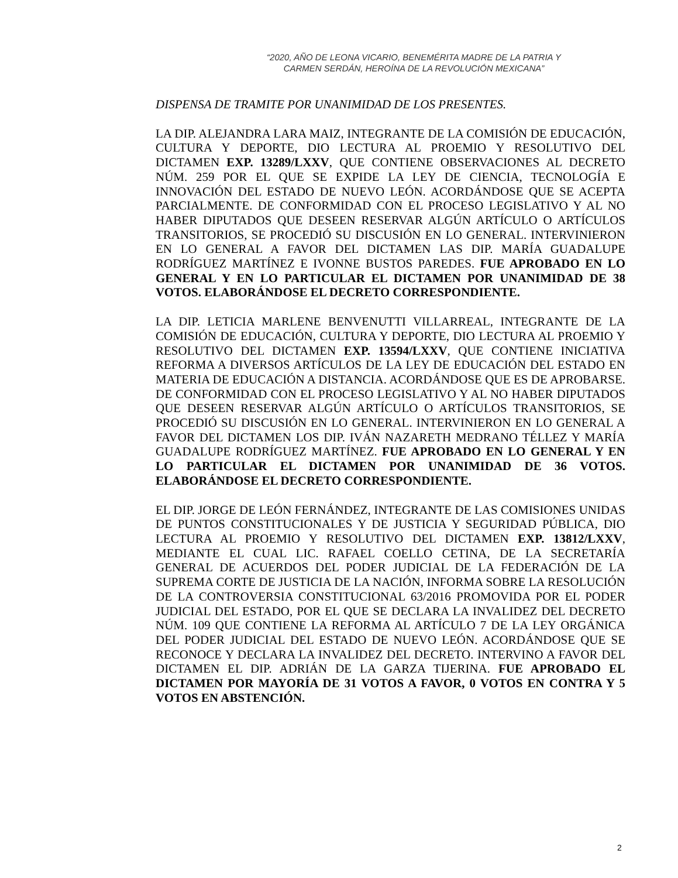“2020, AÑO DE LEONA VICARIO, BENEMÉRITA MADRE DE LA PATRIA Y
CARMEN SERDÁN, HEROÍNA DE LA REVOLUCIÓN MEXICANA”
DISPENSA DE TRAMITE POR UNANIMIDAD DE LOS PRESENTES.
LA DIP. ALEJANDRA LARA MAIZ, INTEGRANTE DE LA COMISIÓN DE EDUCACIÓN, CULTURA Y DEPORTE, DIO LECTURA AL PROEMIO Y RESOLUTIVO DEL DICTAMEN EXP. 13289/LXXV, QUE CONTIENE OBSERVACIONES AL DECRETO NÚM. 259 POR EL QUE SE EXPIDE LA LEY DE CIENCIA, TECNOLOGÍA E INNOVACIÓN DEL ESTADO DE NUEVO LEÓN. ACORDÁNDOSE QUE SE ACEPTA PARCIALMENTE. DE CONFORMIDAD CON EL PROCESO LEGISLATIVO Y AL NO HABER DIPUTADOS QUE DESEEN RESERVAR ALGÚN ARTÍCULO O ARTÍCULOS TRANSITORIOS, SE PROCEDIÓ SU DISCUSIÓN EN LO GENERAL. INTERVINIERON EN LO GENERAL A FAVOR DEL DICTAMEN LAS DIP. MARÍA GUADALUPE RODRÍGUEZ MARTÍNEZ E IVONNE BUSTOS PAREDES. FUE APROBADO EN LO GENERAL Y EN LO PARTICULAR EL DICTAMEN POR UNANIMIDAD DE 38 VOTOS. ELABORÁNDOSE EL DECRETO CORRESPONDIENTE.
LA DIP. LETICIA MARLENE BENVENUTTI VILLARREAL, INTEGRANTE DE LA COMISIÓN DE EDUCACIÓN, CULTURA Y DEPORTE, DIO LECTURA AL PROEMIO Y RESOLUTIVO DEL DICTAMEN EXP. 13594/LXXV, QUE CONTIENE INICIATIVA REFORMA A DIVERSOS ARTÍCULOS DE LA LEY DE EDUCACIÓN DEL ESTADO EN MATERIA DE EDUCACIÓN A DISTANCIA. ACORDÁNDOSE QUE ES DE APROBARSE. DE CONFORMIDAD CON EL PROCESO LEGISLATIVO Y AL NO HABER DIPUTADOS QUE DESEEN RESERVAR ALGÚN ARTÍCULO O ARTÍCULOS TRANSITORIOS, SE PROCEDIÓ SU DISCUSIÓN EN LO GENERAL. INTERVINIERON EN LO GENERAL A FAVOR DEL DICTAMEN LOS DIP. IVÁN NAZARETH MEDRANO TÉLLEZ Y MARÍA GUADALUPE RODRÍGUEZ MARTÍNEZ. FUE APROBADO EN LO GENERAL Y EN LO PARTICULAR EL DICTAMEN POR UNANIMIDAD DE 36 VOTOS. ELABORÁNDOSE EL DECRETO CORRESPONDIENTE.
EL DIP. JORGE DE LEÓN FERNÁNDEZ, INTEGRANTE DE LAS COMISIONES UNIDAS DE PUNTOS CONSTITUCIONALES Y DE JUSTICIA Y SEGURIDAD PÚBLICA, DIO LECTURA AL PROEMIO Y RESOLUTIVO DEL DICTAMEN EXP. 13812/LXXV, MEDIANTE EL CUAL LIC. RAFAEL COELLO CETINA, DE LA SECRETARÍA GENERAL DE ACUERDOS DEL PODER JUDICIAL DE LA FEDERACIÓN DE LA SUPREMA CORTE DE JUSTICIA DE LA NACIÓN, INFORMA SOBRE LA RESOLUCIÓN DE LA CONTROVERSIA CONSTITUCIONAL 63/2016 PROMOVIDA POR EL PODER JUDICIAL DEL ESTADO, POR EL QUE SE DECLARA LA INVALIDEZ DEL DECRETO NÚM. 109 QUE CONTIENE LA REFORMA AL ARTÍCULO 7 DE LA LEY ORGÁNICA DEL PODER JUDICIAL DEL ESTADO DE NUEVO LEÓN. ACORDÁNDOSE QUE SE RECONOCE Y DECLARA LA INVALIDEZ DEL DECRETO. INTERVINO A FAVOR DEL DICTAMEN EL DIP. ADRIÁN DE LA GARZA TIJERINA. FUE APROBADO EL DICTAMEN POR MAYORÍA DE 31 VOTOS A FAVOR, 0 VOTOS EN CONTRA Y 5 VOTOS EN ABSTENCIÓN.
2